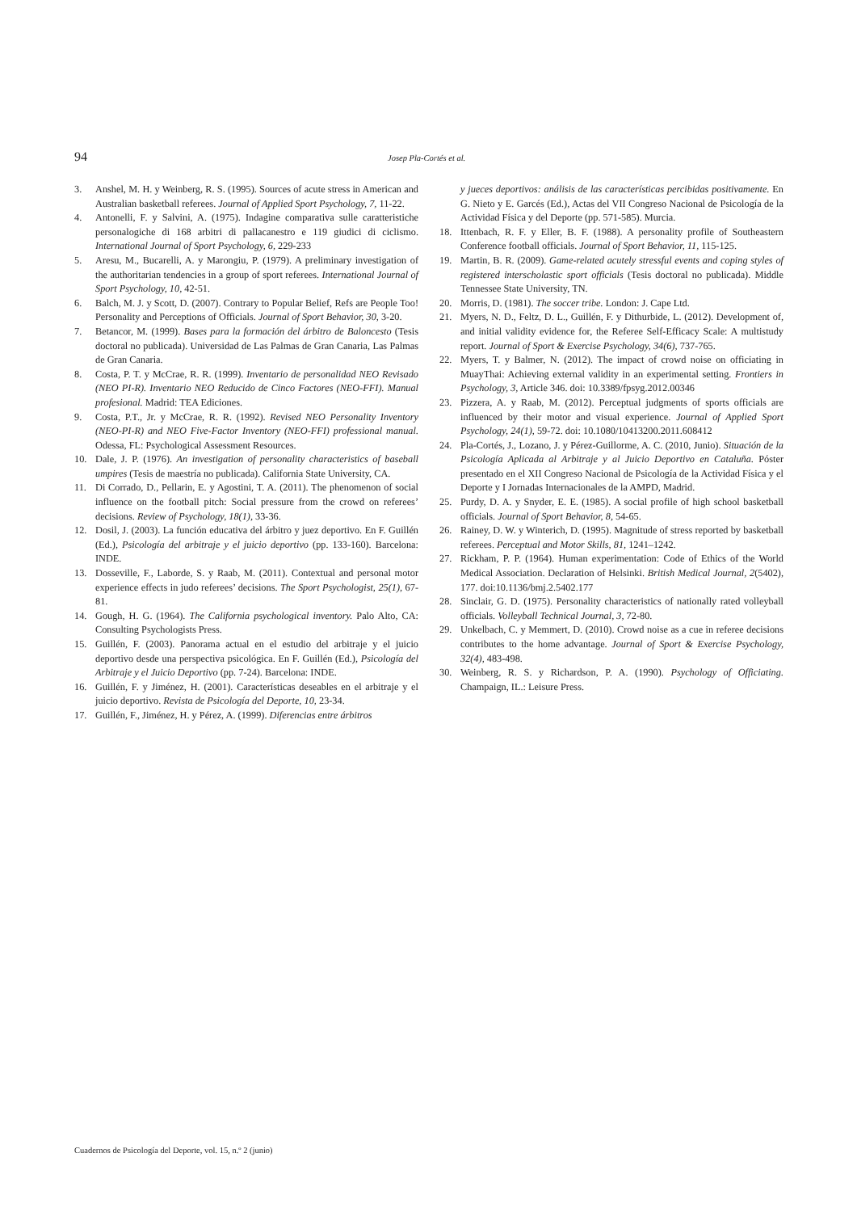94 Josep Pla-Cortés et al.
3. Anshel, M. H. y Weinberg, R. S. (1995). Sources of acute stress in American and Australian basketball referees. Journal of Applied Sport Psychology, 7, 11-22.
4. Antonelli, F. y Salvini, A. (1975). Indagine comparativa sulle caratteristiche personalogiche di 168 arbitri di pallacanestro e 119 giudici di ciclismo. International Journal of Sport Psychology, 6, 229-233
5. Aresu, M., Bucarelli, A. y Marongiu, P. (1979). A preliminary investigation of the authoritarian tendencies in a group of sport referees. International Journal of Sport Psychology, 10, 42-51.
6. Balch, M. J. y Scott, D. (2007). Contrary to Popular Belief, Refs are People Too! Personality and Perceptions of Officials. Journal of Sport Behavior, 30, 3-20.
7. Betancor, M. (1999). Bases para la formación del árbitro de Baloncesto (Tesis doctoral no publicada). Universidad de Las Palmas de Gran Canaria, Las Palmas de Gran Canaria.
8. Costa, P. T. y McCrae, R. R. (1999). Inventario de personalidad NEO Revisado (NEO PI-R). Inventario NEO Reducido de Cinco Factores (NEO-FFI). Manual profesional. Madrid: TEA Ediciones.
9. Costa, P.T., Jr. y McCrae, R. R. (1992). Revised NEO Personality Inventory (NEO-PI-R) and NEO Five-Factor Inventory (NEO-FFI) professional manual. Odessa, FL: Psychological Assessment Resources.
10. Dale, J. P. (1976). An investigation of personality characteristics of baseball umpires (Tesis de maestría no publicada). California State University, CA.
11. Di Corrado, D., Pellarin, E. y Agostini, T. A. (2011). The phenomenon of social influence on the football pitch: Social pressure from the crowd on referees’ decisions. Review of Psychology, 18(1), 33-36.
12. Dosil, J. (2003). La función educativa del árbitro y juez deportivo. En F. Guillén (Ed.), Psicología del arbitraje y el juicio deportivo (pp. 133-160). Barcelona: INDE.
13. Dosseville, F., Laborde, S. y Raab, M. (2011). Contextual and personal motor experience effects in judo referees’ decisions. The Sport Psychologist, 25(1), 67-81.
14. Gough, H. G. (1964). The California psychological inventory. Palo Alto, CA: Consulting Psychologists Press.
15. Guillén, F. (2003). Panorama actual en el estudio del arbitraje y el juicio deportivo desde una perspectiva psicológica. En F. Guillén (Ed.), Psicología del Arbitraje y el Juicio Deportivo (pp. 7-24). Barcelona: INDE.
16. Guillén, F. y Jiménez, H. (2001). Características deseables en el arbitraje y el juicio deportivo. Revista de Psicología del Deporte, 10, 23-34.
17. Guillén, F., Jiménez, H. y Pérez, A. (1999). Diferencias entre árbitros
y jueces deportivos: análisis de las características percibidas positivamente. En G. Nieto y E. Garcés (Ed.), Actas del VII Congreso Nacional de Psicología de la Actividad Física y del Deporte (pp. 571-585). Murcia.
18. Ittenbach, R. F. y Eller, B. F. (1988). A personality profile of Southeastern Conference football officials. Journal of Sport Behavior, 11, 115-125.
19. Martin, B. R. (2009). Game-related acutely stressful events and coping styles of registered interscholastic sport officials (Tesis doctoral no publicada). Middle Tennessee State University, TN.
20. Morris, D. (1981). The soccer tribe. London: J. Cape Ltd.
21. Myers, N. D., Feltz, D. L., Guillén, F. y Dithurbide, L. (2012). Development of, and initial validity evidence for, the Referee Self-Efficacy Scale: A multistudy report. Journal of Sport & Exercise Psychology, 34(6), 737-765.
22. Myers, T. y Balmer, N. (2012). The impact of crowd noise on officiating in MuayThai: Achieving external validity in an experimental setting. Frontiers in Psychology, 3, Article 346. doi: 10.3389/fpsyg.2012.00346
23. Pizzera, A. y Raab, M. (2012). Perceptual judgments of sports officials are influenced by their motor and visual experience. Journal of Applied Sport Psychology, 24(1), 59-72. doi: 10.1080/10413200.2011.608412
24. Pla-Cortés, J., Lozano, J. y Pérez-Guillorme, A. C. (2010, Junio). Situación de la Psicología Aplicada al Arbitraje y al Juicio Deportivo en Cataluña. Póster presentado en el XII Congreso Nacional de Psicología de la Actividad Física y el Deporte y I Jornadas Internacionales de la AMPD, Madrid.
25. Purdy, D. A. y Snyder, E. E. (1985). A social profile of high school basketball officials. Journal of Sport Behavior, 8, 54-65.
26. Rainey, D. W. y Winterich, D. (1995). Magnitude of stress reported by basketball referees. Perceptual and Motor Skills, 81, 1241–1242.
27. Rickham, P. P. (1964). Human experimentation: Code of Ethics of the World Medical Association. Declaration of Helsinki. British Medical Journal, 2(5402), 177. doi:10.1136/bmj.2.5402.177
28. Sinclair, G. D. (1975). Personality characteristics of nationally rated volleyball officials. Volleyball Technical Journal, 3, 72-80.
29. Unkelbach, C. y Memmert, D. (2010). Crowd noise as a cue in referee decisions contributes to the home advantage. Journal of Sport & Exercise Psychology, 32(4), 483-498.
30. Weinberg, R. S. y Richardson, P. A. (1990). Psychology of Officiating. Champaign, IL.: Leisure Press.
Cuadernos de Psicología del Deporte, vol. 15, n.º 2 (junio)